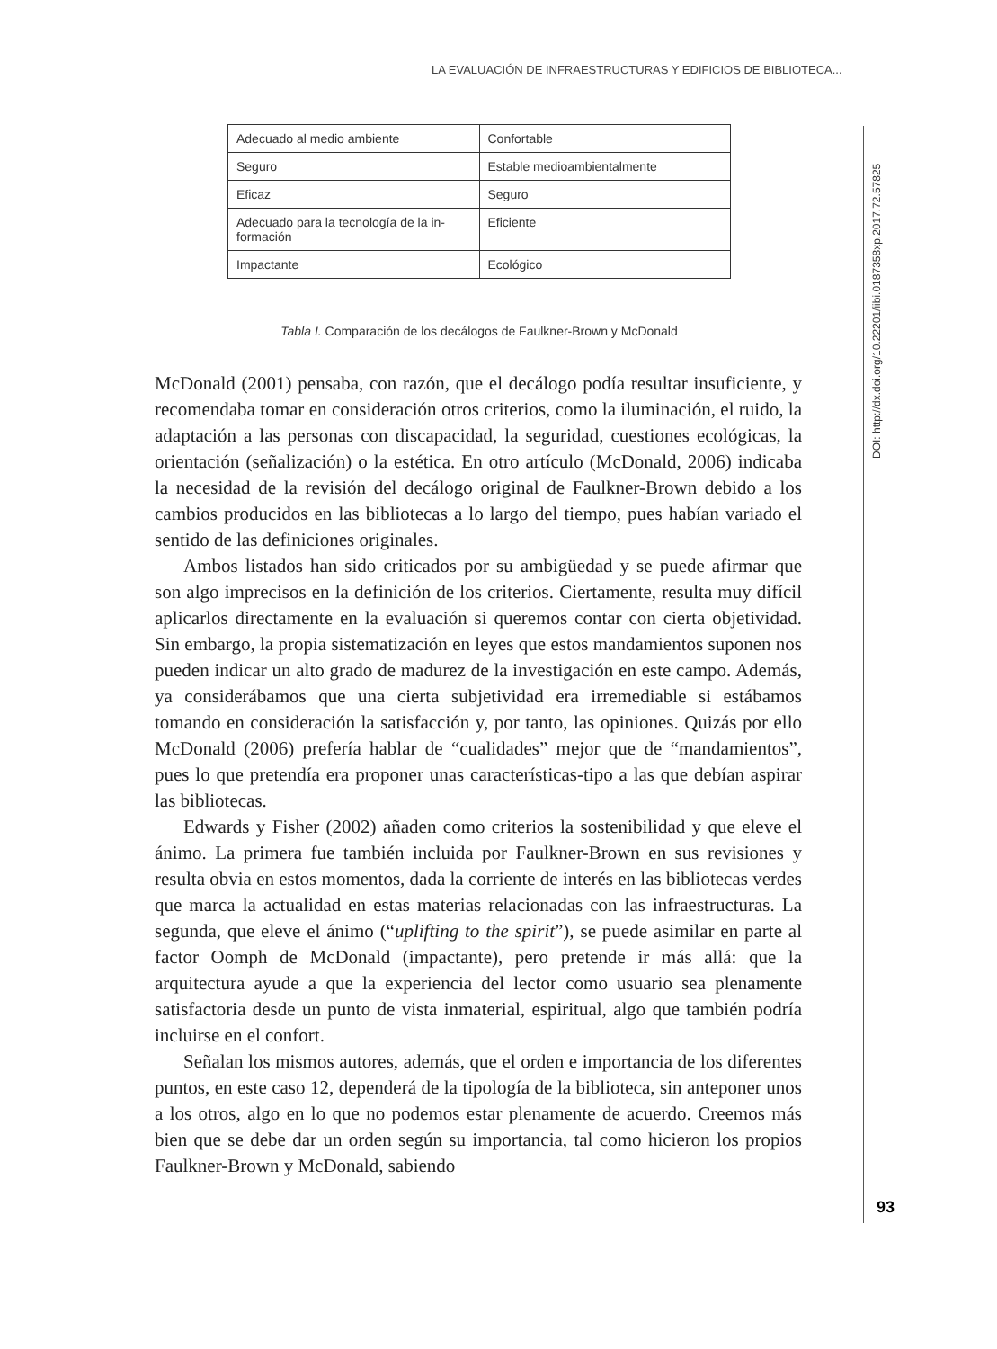LA EVALUACIÓN DE INFRAESTRUCTURAS Y EDIFICIOS DE BIBLIOTECA...
| Adecuado al medio ambiente | Confortable |
| Seguro | Estable medioambientalmente |
| Eficaz | Seguro |
| Adecuado para la tecnología de la in-formación | Eficiente |
| Impactante | Ecológico |
Tabla I. Comparación de los decálogos de Faulkner-Brown y McDonald
McDonald (2001) pensaba, con razón, que el decálogo podía resultar insuficiente, y recomendaba tomar en consideración otros criterios, como la iluminación, el ruido, la adaptación a las personas con discapacidad, la seguridad, cuestiones ecológicas, la orientación (señalización) o la estética. En otro artículo (McDonald, 2006) indicaba la necesidad de la revisión del decálogo original de Faulkner-Brown debido a los cambios producidos en las bibliotecas a lo largo del tiempo, pues habían variado el sentido de las definiciones originales.
Ambos listados han sido criticados por su ambigüedad y se puede afirmar que son algo imprecisos en la definición de los criterios. Ciertamente, resulta muy difícil aplicarlos directamente en la evaluación si queremos contar con cierta objetividad. Sin embargo, la propia sistematización en leyes que estos mandamientos suponen nos pueden indicar un alto grado de madurez de la investigación en este campo. Además, ya considerábamos que una cierta subjetividad era irremediable si estábamos tomando en consideración la satisfacción y, por tanto, las opiniones. Quizás por ello McDonald (2006) prefería hablar de “cualidades” mejor que de “mandamientos”, pues lo que pretendía era proponer unas características-tipo a las que debían aspirar las bibliotecas.
Edwards y Fisher (2002) añaden como criterios la sostenibilidad y que eleve el ánimo. La primera fue también incluida por Faulkner-Brown en sus revisiones y resulta obvia en estos momentos, dada la corriente de interés en las bibliotecas verdes que marca la actualidad en estas materias relacionadas con las infraestructuras. La segunda, que eleve el ánimo (“uplifting to the spirit”), se puede asimilar en parte al factor Oomph de McDonald (impactante), pero pretende ir más allá: que la arquitectura ayude a que la experiencia del lector como usuario sea plenamente satisfactoria desde un punto de vista inmaterial, espiritual, algo que también podría incluirse en el confort.
Señalan los mismos autores, además, que el orden e importancia de los diferentes puntos, en este caso 12, dependerá de la tipología de la biblioteca, sin anteponer unos a los otros, algo en lo que no podemos estar plenamente de acuerdo. Creemos más bien que se debe dar un orden según su importancia, tal como hicieron los propios Faulkner-Brown y McDonald, sabiendo
DOI: http://dx.doi.org/10.22201/iibi.0187358xp.2017.72.57825
93